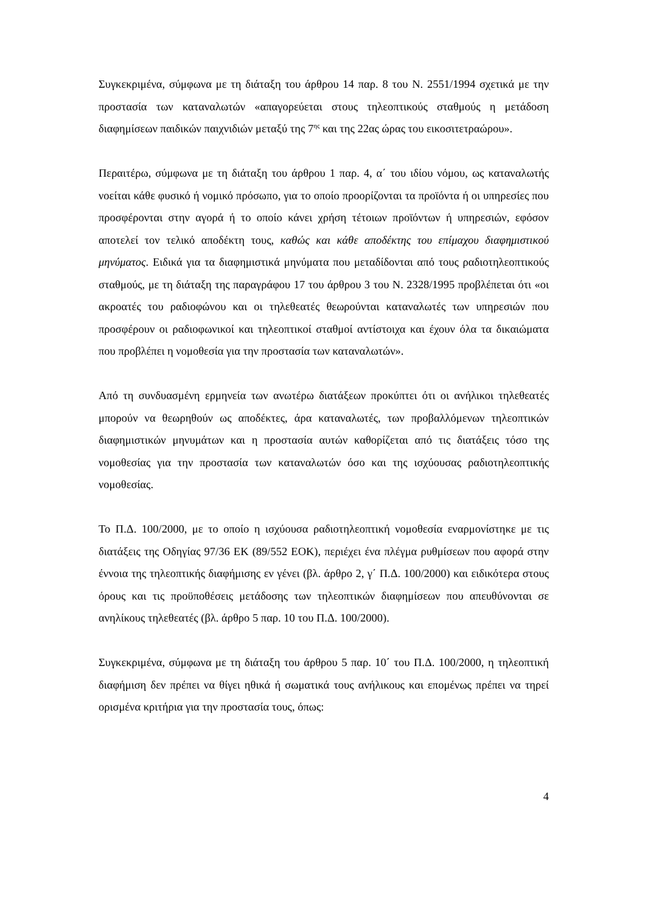Συγκεκριμένα, σύμφωνα με τη διάταξη του άρθρου 14 παρ. 8 του Ν. 2551/1994 σχετικά με την προστασία των καταναλωτών «απαγορεύεται στους τηλεοπτικούς σταθμούς η μετάδοση διαφημίσεων παιδικών παιχνιδιών μεταξύ της 7<sup>ης</sup> και της 22ας ώρας του εικοσιτετραώρου».
Περαιτέρω, σύμφωνα με τη διάταξη του άρθρου 1 παρ. 4, α΄ του ιδίου νόμου, ως καταναλωτής νοείται κάθε φυσικό ή νομικό πρόσωπο, για το οποίο προορίζονται τα προϊόντα ή οι υπηρεσίες που προσφέρονται στην αγορά ή το οποίο κάνει χρήση τέτοιων προϊόντων ή υπηρεσιών, εφόσον αποτελεί τον τελικό αποδέκτη τους, καθώς και κάθε αποδέκτης του επίμαχου διαφημιστικού μηνύματος. Ειδικά για τα διαφημιστικά μηνύματα που μεταδίδονται από τους ραδιοτηλεοπτικούς σταθμούς, με τη διάταξη της παραγράφου 17 του άρθρου 3 του Ν. 2328/1995 προβλέπεται ότι «οι ακροατές του ραδιοφώνου και οι τηλεθεατές θεωρούνται καταναλωτές των υπηρεσιών που προσφέρουν οι ραδιοφωνικοί και τηλεοπτικοί σταθμοί αντίστοιχα και έχουν όλα τα δικαιώματα που προβλέπει η νομοθεσία για την προστασία των καταναλωτών».
Από τη συνδυασμένη ερμηνεία των ανωτέρω διατάξεων προκύπτει ότι οι ανήλικοι τηλεθεατές μπορούν να θεωρηθούν ως αποδέκτες, άρα καταναλωτές, των προβαλλόμενων τηλεοπτικών διαφημιστικών μηνυμάτων και η προστασία αυτών καθορίζεται από τις διατάξεις τόσο της νομοθεσίας για την προστασία των καταναλωτών όσο και της ισχύουσας ραδιοτηλεοπτικής νομοθεσίας.
Το Π.Δ. 100/2000, με το οποίο η ισχύουσα ραδιοτηλεοπτική νομοθεσία εναρμονίστηκε με τις διατάξεις της Οδηγίας 97/36 ΕΚ (89/552 ΕΟΚ), περιέχει ένα πλέγμα ρυθμίσεων που αφορά στην έννοια της τηλεοπτικής διαφήμισης εν γένει (βλ. άρθρο 2, γ΄ Π.Δ. 100/2000) και ειδικότερα στους όρους και τις προϋποθέσεις μετάδοσης των τηλεοπτικών διαφημίσεων που απευθύνονται σε ανηλίκους τηλεθεατές (βλ. άρθρο 5 παρ. 10 του Π.Δ. 100/2000).
Συγκεκριμένα, σύμφωνα με τη διάταξη του άρθρου 5 παρ. 10΄ του Π.Δ. 100/2000, η τηλεοπτική διαφήμιση δεν πρέπει να θίγει ηθικά ή σωματικά τους ανήλικους και επομένως πρέπει να τηρεί ορισμένα κριτήρια για την προστασία τους, όπως:
4